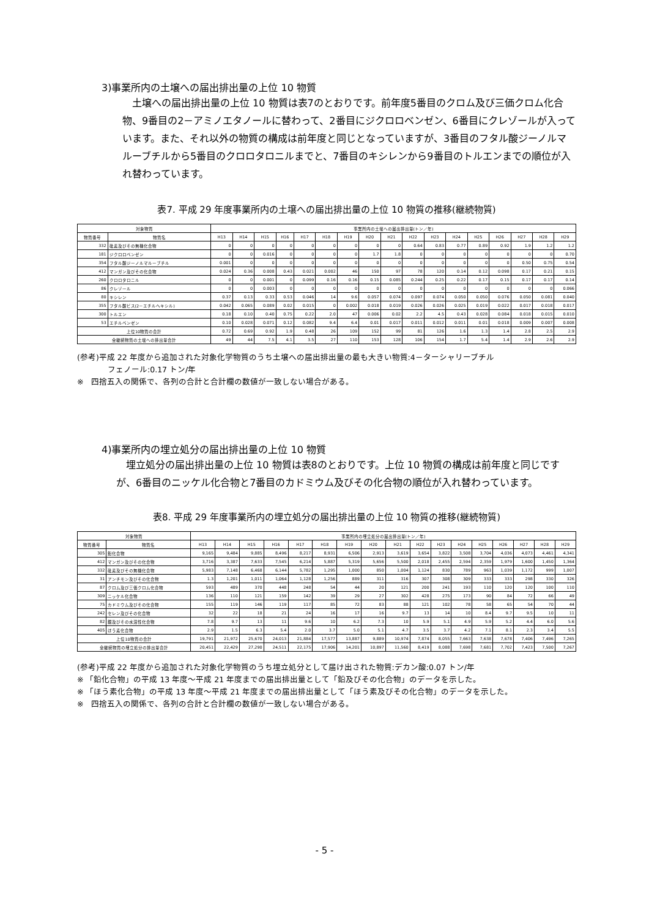3)事業所内の土壌への届出排出量の上位 10 物質
　土壌への届出排出量の上位 10 物質は表7のとおりです。前年度5番目のクロム及び三価クロム化合物、9番目の2－アミノエタノールに替わって、2番目にジクロロベンゼン、6番目にクレゾールが入っています。また、それ以外の物質の構成は前年度と同じとなっていますが、3番目のフタル酸ジーノルマルーブチルから5番目のクロロタロニルまでと、7番目のキシレンから9番目のトルエンまでの順位が入れ替わっています。
表7. 平成 29 年度事業所内の土壌への届出排出量の上位 10 物質の推移(継続物質)
| 対象物質 | | 事業所内の土壌への届出排出量(トン／年) | | | | | | | | | | | | | | | | |
| --- | --- | --- | --- | --- | --- | --- | --- | --- | --- | --- | --- | --- | --- | --- | --- | --- | --- | --- |
| 物質番号 | 物質名 | H13 | H14 | H15 | H16 | H17 | H18 | H19 | H20 | H21 | H22 | H23 | H24 | H25 | H26 | H27 | H28 | H29 |
| 332 | 砒素及びその無機化合物 | 0 | 0 | 0 | 0 | 0 | 0 | 0 | 0 | 0 | 0.64 | 0.83 | 0.77 | 0.89 | 0.92 | 1.9 | 1.2 | 1.2 |
| 181 | ジクロロベンゼン | 0 | 0 | 0.016 | 0 | 0 | 0 | 0 | 1.7 | 1.8 | 0 | 0 | 0 | 0 | 0 | 0 | 0 | 0.70 |
| 354 | フタル酸ジーノルマルーブチル | 0.001 | 0 | 0 | 0 | 0 | 0 | 0 | 0 | 0 | 0 | 0 | 0 | 0 | 0 | 0.50 | 0.75 | 0.54 |
| 412 | マンガン及びその化合物 | 0.024 | 0.36 | 0.008 | 0.43 | 0.021 | 0.002 | 46 | 150 | 97 | 78 | 120 | 0.14 | 0.12 | 0.098 | 0.17 | 0.21 | 0.15 |
| 260 | クロロタロニル | 0 | 0 | 0.001 | 0 | 0.099 | 0.16 | 0.16 | 0.15 | 0.085 | 0.244 | 0.25 | 0.22 | 0.17 | 0.15 | 0.17 | 0.17 | 0.14 |
| 86 | クレゾール | 0 | 0 | 0.003 | 0 | 0 | 0 | 0 | 0 | 0 | 0 | 0 | 0 | 0 | 0 | 0 | 0 | 0.066 |
| 80 | キシレン | 0.37 | 0.13 | 0.33 | 0.53 | 0.046 | 14 | 9.6 | 0.057 | 0.074 | 0.097 | 0.074 | 0.050 | 0.050 | 0.076 | 0.050 | 0.081 | 0.040 |
| 355 | フタル酸ビス(2－エチルヘキシル) | 0.042 | 0.065 | 0.089 | 0.02 | 0.015 | 0 | 0.002 | 0.018 | 0.019 | 0.026 | 0.026 | 0.025 | 0.019 | 0.022 | 0.017 | 0.018 | 0.017 |
| 300 | トルエン | 0.18 | 0.10 | 0.40 | 0.75 | 0.22 | 2.0 | 47 | 0.006 | 0.02 | 2.2 | 4.5 | 0.43 | 0.028 | 0.084 | 0.018 | 0.015 | 0.010 |
| 53 | エチルベンゼン | 0.10 | 0.028 | 0.071 | 0.12 | 0.082 | 9.4 | 6.4 | 0.01 | 0.017 | 0.011 | 0.012 | 0.011 | 0.01 | 0.018 | 0.009 | 0.007 | 0.008 |
| 上位10物質の合計 | | 0.72 | 0.69 | 0.92 | 1.9 | 0.48 | 26 | 109 | 152 | 99 | 81 | 126 | 1.6 | 1.3 | 1.4 | 2.8 | 2.5 | 2.9 |
| 全継続物質の土壌への排出量合計 | | 49 | 44 | 7.5 | 4.1 | 3.5 | 27 | 110 | 153 | 128 | 106 | 154 | 1.7 | 5.4 | 1.4 | 2.9 | 2.6 | 2.9 |
(参考)平成 22 年度から追加された対象化学物質のうち土壌への届出排出量の最も大きい物質:4－ターシャリーブチル
フェノール:0.17 トン/年
※　四捨五入の関係で、各列の合計と合計欄の数値が一致しない場合がある。
4)事業所内の埋立処分の届出排出量の上位 10 物質
　埋立処分の届出排出量の上位 10 物質は表8のとおりです。上位 10 物質の構成は前年度と同じですが、6番目のニッケル化合物と7番目のカドミウム及びその化合物の順位が入れ替わっています。
表8. 平成 29 年度事業所内の埋立処分の届出排出量の上位 10 物質の推移(継続物質)
| 対象物質 | | 事業所内の埋立処分の届出排出量(トン／年) | | | | | | | | | | | | | | | | |
| --- | --- | --- | --- | --- | --- | --- | --- | --- | --- | --- | --- | --- | --- | --- | --- | --- | --- | --- |
| 物質番号 | 物質名 | H13 | H14 | H15 | H16 | H17 | H18 | H19 | H20 | H21 | H22 | H23 | H24 | H25 | H26 | H27 | H28 | H29 |
| 305 | 鉛化合物 | 9,165 | 9,484 | 9,885 | 8,496 | 8,217 | 8,931 | 6,506 | 2,913 | 3,619 | 3,654 | 3,822 | 3,508 | 3,704 | 4,036 | 4,073 | 4,461 | 4,341 |
| 412 | マンガン及びその化合物 | 3,716 | 3,387 | 7,633 | 7,545 | 6,214 | 5,887 | 5,319 | 5,656 | 5,500 | 2,018 | 2,455 | 2,594 | 2,359 | 1,979 | 1,600 | 1,450 | 1,364 |
| 332 | 砒素及びその無機化合物 | 5,983 | 7,148 | 6,468 | 6,144 | 5,782 | 1,295 | 1,000 | 850 | 1,004 | 1,124 | 830 | 789 | 963 | 1,039 | 1,172 | 999 | 1,007 |
| 31 | アンチモン及びその化合物 | 1.3 | 1,201 | 1,011 | 1,064 | 1,128 | 1,256 | 889 | 311 | 316 | 307 | 308 | 309 | 333 | 333 | 298 | 330 | 326 |
| 87 | クロム及び三価クロム化合物 | 593 | 489 | 370 | 448 | 248 | 54 | 44 | 20 | 121 | 200 | 241 | 193 | 110 | 120 | 120 | 100 | 110 |
| 309 | ニッケル化合物 | 136 | 110 | 121 | 159 | 142 | 39 | 29 | 27 | 302 | 428 | 275 | 173 | 90 | 84 | 72 | 66 | 49 |
| 75 | カドミウム及びその化合物 | 155 | 119 | 146 | 119 | 117 | 85 | 72 | 83 | 88 | 121 | 102 | 78 | 58 | 65 | 54 | 70 | 44 |
| 242 | セレン及びその化合物 | 32 | 22 | 18 | 21 | 24 | 16 | 17 | 16 | 9.7 | 13 | 14 | 10 | 8.4 | 9.7 | 9.5 | 10 | 11 |
| 82 | 銀及びその水溶性化合物 | 7.8 | 9.7 | 13 | 11 | 9.6 | 10 | 6.2 | 7.3 | 10 | 5.9 | 5.1 | 4.9 | 5.9 | 5.2 | 4.4 | 6.0 | 5.6 |
| 405 | ほう素化合物 | 2.9 | 1.5 | 6.3 | 5.4 | 2.0 | 3.7 | 5.0 | 5.1 | 4.7 | 3.5 | 3.7 | 4.2 | 7.1 | 8.1 | 2.3 | 3.4 | 5.5 |
| 上位10物質の合計 | | 19,791 | 21,972 | 25,670 | 24,013 | 21,884 | 17,577 | 13,887 | 9,889 | 10,974 | 7,874 | 8,055 | 7,663 | 7,638 | 7,678 | 7,406 | 7,496 | 7,265 |
| 全継続物質の埋立処分の排出量合計 | | 20,451 | 22,429 | 27,290 | 24,511 | 22,175 | 17,906 | 14,201 | 10,897 | 11,560 | 8,419 | 8,088 | 7,698 | 7,681 | 7,702 | 7,423 | 7,500 | 7,267 |
(参考)平成 22 年度から追加された対象化学物質のうち埋立処分として届け出された物質:デカン酸:0.07 トン/年
※ 「鉛化合物」の平成 13 年度～平成 21 年度までの届出排出量として「鉛及びその化合物」のデータを示した。
※ 「ほう素化合物」の平成 13 年度～平成 21 年度までの届出排出量として「ほう素及びその化合物」のデータを示した。
※　四捨五入の関係で、各列の合計と合計欄の数値が一致しない場合がある。
- 5 -